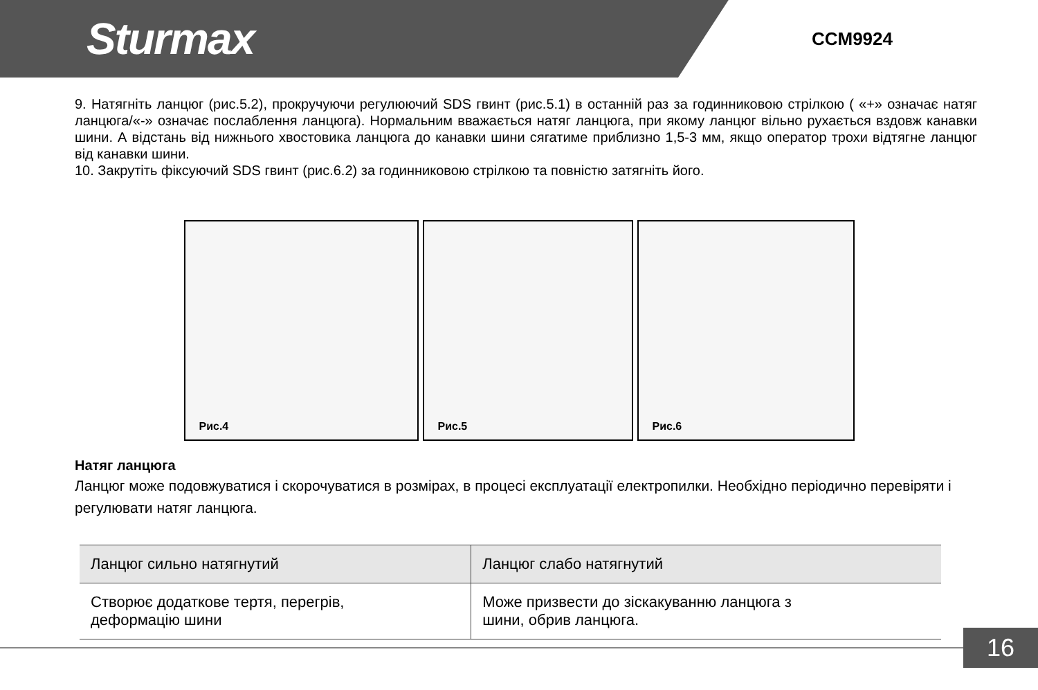Sturmax
CCM9924
9. Натягніть ланцюг (рис.5.2), прокручуючи регулюючий SDS гвинт (рис.5.1) в останній раз за годинниковою стрілкою ( «+» означає натяг ланцюга/«-» означає послаблення ланцюга). Нормальним вважається натяг ланцюга, при якому ланцюг вільно рухається вздовж канавки шини. А відстань від нижнього хвостовика ланцюга до канавки шини сягатиме приблизно 1,5-3 мм, якщо оператор трохи відтягне ланцюг від канавки шини.
10. Закрутіть фіксуючий SDS гвинт (рис.6.2) за годинниковою стрілкою та повністю затягніть його.
Рис.4
Рис.5
Рис.6
Натяг ланцюга
Ланцюг може подовжуватися і скорочуватися в розмірах, в процесі експлуатації електропилки. Необхідно періодично перевіряти і регулювати натяг ланцюга.
| Ланцюг сильно натягнутий | Ланцюг слабо натягнутий |
| Створює додаткове тертя, перегрів, деформацію шини | Може призвести до зіскакуванню ланцюга з шини, обрив ланцюга. |
16